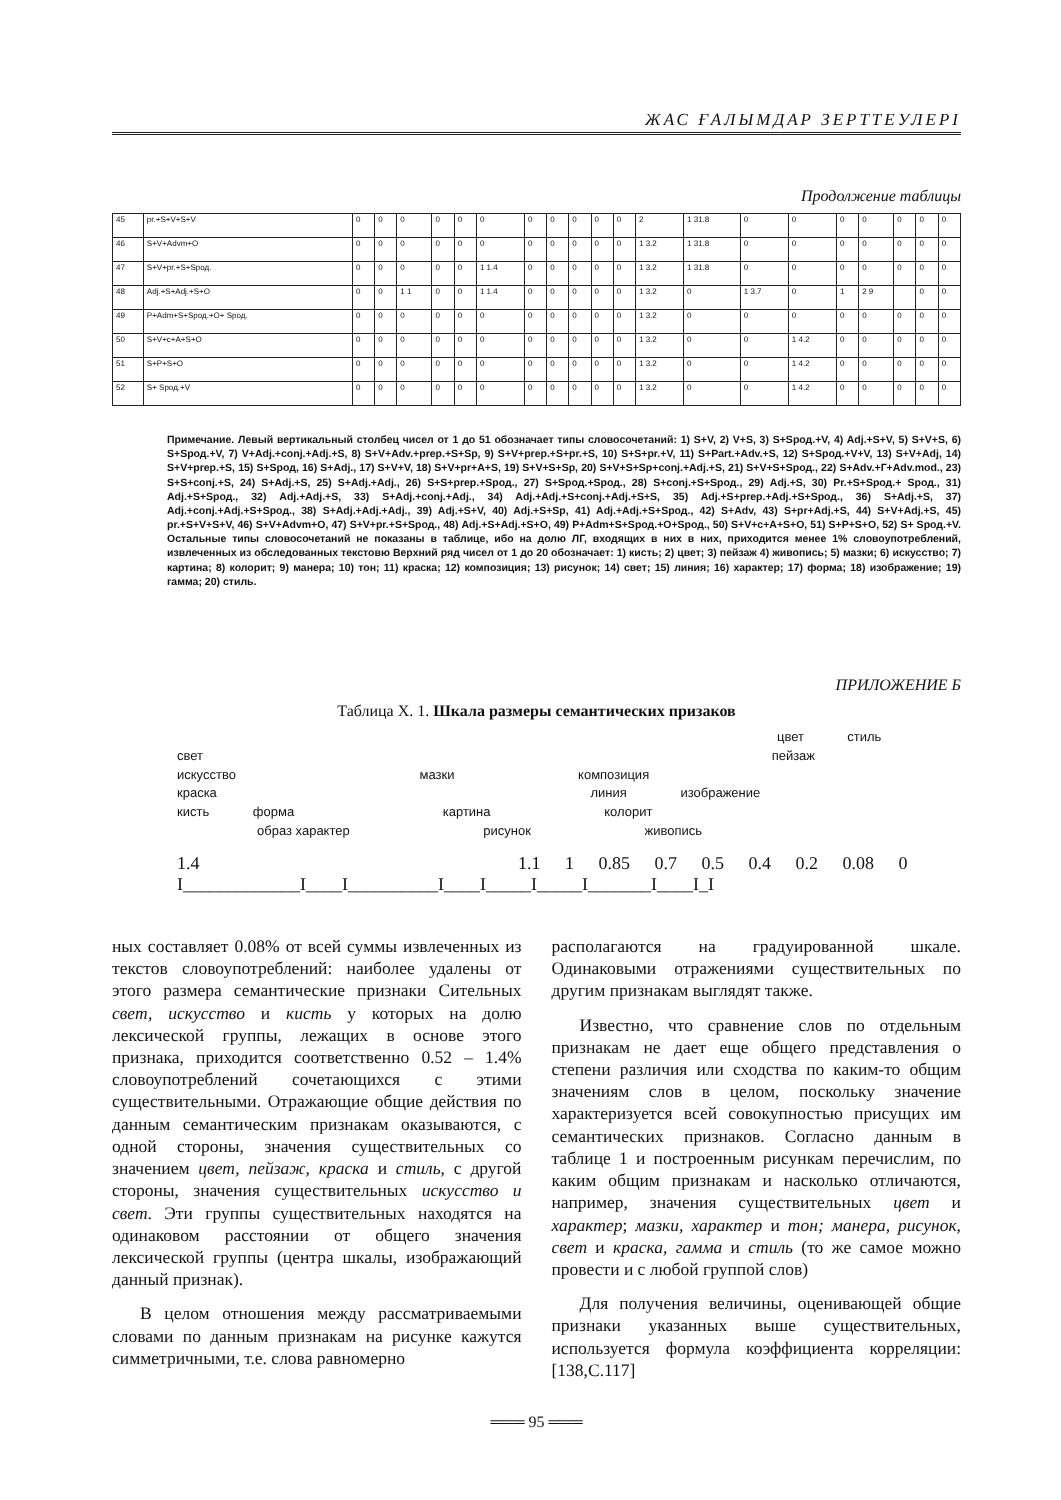ЖАС ҒАЛЫМДАР ЗЕРТТЕУЛЕРІ
Продолжение таблицы
| 45 | pr.+S+V+S+V | 0 | 0 | 0 | 0 | 0 | 0 | 0 | 0 | 0 | 0 | 0 | 2 | 1 31.8 | 0 | 0 | 0 | 0 | 0 | 0 | 0 |
| 46 | S+V+Advm+O | 0 | 0 | 0 | 0 | 0 | 0 | 0 | 0 | 0 | 0 | 0 | 1 3.2 | 1 31.8 | 0 | 0 | 0 | 0 | 0 | 0 | 0 |
| 47 | S+V+pr.+S+Sрод. | 0 | 0 | 0 | 0 | 0 | 1 1.4 | 0 | 0 | 0 | 0 | 0 | 1 3.2 | 1 31.8 | 0 | 0 | 0 | 0 | 0 | 0 | 0 |
| 48 | Adj.+S+Adj.+S+O | 0 | 0 | 1 1 | 0 | 0 | 1 1.4 | 0 | 0 | 0 | 0 | 0 | 1 3.2 | 0 | 1 3.7 | 0 | 1 | 2 9 | | 0 | 0 |
| 49 | P+Adm+S+Sрод.+O+ Sрод. | 0 | 0 | 0 | 0 | 0 | 0 | 0 | 0 | 0 | 0 | 0 | 1 3.2 | 0 | 0 | 0 | 0 | 0 | 0 | 0 | 0 |
| 50 | S+V+c+A+S+O | 0 | 0 | 0 | 0 | 0 | 0 | 0 | 0 | 0 | 0 | 0 | 1 3.2 | 0 | 0 | 1 4.2 | 0 | 0 | 0 | 0 | 0 |
| 51 | S+P+S+O | 0 | 0 | 0 | 0 | 0 | 0 | 0 | 0 | 0 | 0 | 0 | 1 3.2 | 0 | 0 | 1 4.2 | 0 | 0 | 0 | 0 | 0 |
| 52 | S+ Sрод.+V | 0 | 0 | 0 | 0 | 0 | 0 | 0 | 0 | 0 | 0 | 0 | 1 3.2 | 0 | 0 | 1 4.2 | 0 | 0 | 0 | 0 | 0 |
Примечание. Левый вертикальный столбец чисел от 1 до 51 обозначает типы словосочетаний: 1) S+V, 2) V+S, 3) S+Sрод.+V, 4) Adj.+S+V, 5) S+V+S, 6) S+Sрод.+V, 7) V+Adj.+conj.+Adj.+S, 8) S+V+Adv.+prep.+S+Sp, 9) S+V+prep.+S+pr.+S, 10) S+S+pr.+V, 11) S+Part.+Adv.+S, 12) S+Sрод.+V+V, 13) S+V+Adj, 14) S+V+prep.+S, 15) S+Sрод, 16) S+Adj., 17) S+V+V, 18) S+V+pr+A+S, 19) S+V+S+Sp, 20) S+V+S+Sp+conj.+Adj.+S, 21) S+V+S+Sрод., 22) S+Adv.+Г+Adv.mod., 23) S+S+conj.+S, 24) S+Adj.+S, 25) S+Adj.+Adj., 26) S+S+prep.+Sрод., 27) S+Sрод.+Sрод., 28) S+conj.+S+Sрод., 29) Adj.+S, 30) Pr.+S+Sрод.+ Sрод., 31) Adj.+S+Sрод., 32) Adj.+Adj.+S, 33) S+Adj.+conj.+Adj., 34) Adj.+Adj.+S+conj.+Adj.+S+S, 35) Adj.+S+prep.+Adj.+S+Sрод., 36) S+Adj.+S, 37) Adj.+conj.+Adj.+S+Sрод., 38) S+Adj.+Adj.+Adj., 39) Adj.+S+V, 40) Adj.+S+Sp, 41) Adj.+Adj.+S+Sрод., 42) S+Adv, 43) S+pr+Adj.+S, 44) S+V+Adj.+S, 45) pr.+S+V+S+V, 46) S+V+Advm+O, 47) S+V+pr.+S+Sрод., 48) Adj.+S+Adj.+S+O, 49) P+Adm+S+Sрод.+O+Sрод., 50) S+V+c+A+S+O, 51) S+P+S+O, 52) S+ Sрод.+V. Остальные типы словосочетаний не показаны в таблице, ибо на долю ЛГ, входящих в них в них, приходится менее 1% словоупотреблений, извлеченных из обследованных текстовю Верхний ряд чисел от 1 до 20 обозначает: 1) кисть; 2) цвет; 3) пейзаж 4) живопись; 5) мазки; 6) искусство; 7) картина; 8) колорит; 9) манера; 10) тон; 11) краска; 12) композиция; 13) рисунок; 14) свет; 15) линия; 16) характер; 17) форма; 18) изображение; 19) гамма; 20) стиль.
ПРИЛОЖЕНИЕ Б
Таблица Х. 1. Шкала размеры семантических призаков
цвет стиль
свет пейзаж
искусство мазки композиция
краска линия изображение
кисть форма картина колорит
образ характер рисунок живопись
1.4 1.1 1 0.85 0.7 0.5 0.4 0.2 0.08 0
I_____________I____I__________I____I_____I_____I_______I____I_I
ных составляет 0.08% от всей суммы извлеченных из текстов словоупотреблений: наиболее удалены от этого размера семантические признаки Сительных свет, искусство и кисть у которых на долю лексической группы, лежащих в основе этого признака, приходится соответственно 0.52 – 1.4% словоупотреблений сочетающихся с этими существительными. Отражающие общие действия по данным семантическим признакам оказываются, с одной стороны, значения существительных со значением цвет, пейзаж, краска и стиль, с другой стороны, значения существительных искусство и свет. Эти группы существительных находятся на одинаковом расстоянии от общего значения лексической группы (центра шкалы, изображающий данный признак).
В целом отношения между рассматриваемыми словами по данным признакам на рисунке кажутся симметричными, т.е. слова равномерно
располагаются на градуированной шкале. Одинаковыми отражениями существительных по другим признакам выглядят также.
Известно, что сравнение слов по отдельным признакам не дает еще общего представления о степени различия или сходства по каким-то общим значениям слов в целом, поскольку значение характеризуется всей совокупностью присущих им семантических признаков. Согласно данным в таблице 1 и построенным рисункам перечислим, по каким общим признакам и насколько отличаются, например, значения существительных цвет и характер; мазки, характер и тон; манера, рисунок, свет и краска, гамма и стиль (то же самое можно провести и с любой группой слов)
Для получения величины, оценивающей общие признаки указанных выше существительных, используется формула коэффициента корреляции: [138,С.117]
═══ 95 ═══